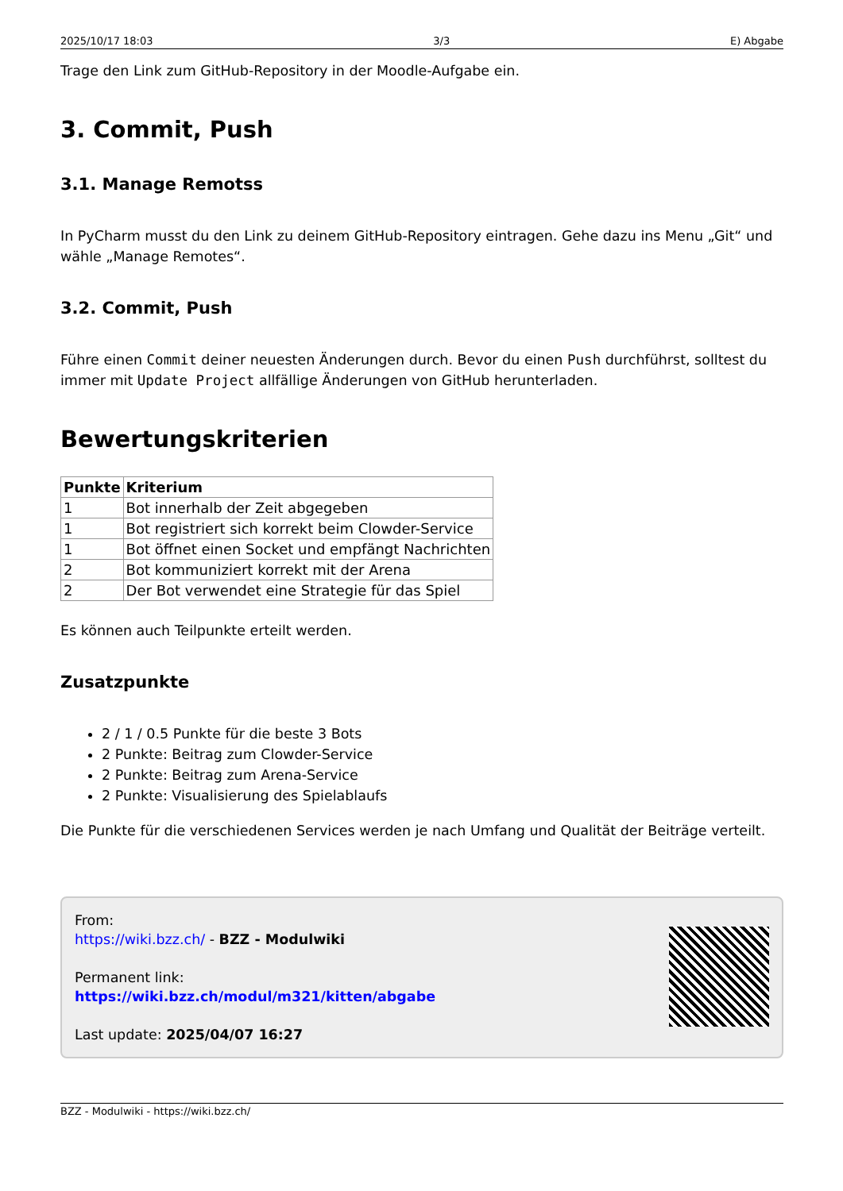2025/10/17 18:03 3/3 E) Abgabe
Trage den Link zum GitHub-Repository in der Moodle-Aufgabe ein.
3. Commit, Push
3.1. Manage Remotss
In PyCharm musst du den Link zu deinem GitHub-Repository eintragen. Gehe dazu ins Menu „Git“ und wähle „Manage Remotes“.
3.2. Commit, Push
Führe einen Commit deiner neuesten Änderungen durch. Bevor du einen Push durchführst, solltest du immer mit Update Project allfällige Änderungen von GitHub herunterladen.
Bewertungskriterien
| Punkte | Kriterium |
| --- | --- |
| 1 | Bot innerhalb der Zeit abgegeben |
| 1 | Bot registriert sich korrekt beim Clowder-Service |
| 1 | Bot öffnet einen Socket und empfängt Nachrichten |
| 2 | Bot kommuniziert korrekt mit der Arena |
| 2 | Der Bot verwendet eine Strategie für das Spiel |
Es können auch Teilpunkte erteilt werden.
Zusatzpunkte
2 / 1 / 0.5 Punkte für die beste 3 Bots
2 Punkte: Beitrag zum Clowder-Service
2 Punkte: Beitrag zum Arena-Service
2 Punkte: Visualisierung des Spielablaufs
Die Punkte für die verschiedenen Services werden je nach Umfang und Qualität der Beiträge verteilt.
From:
https://wiki.bzz.ch/ - BZZ - Modulwiki
Permanent link:
https://wiki.bzz.ch/modul/m321/kitten/abgabe
Last update: 2025/04/07 16:27
BZZ - Modulwiki - https://wiki.bzz.ch/